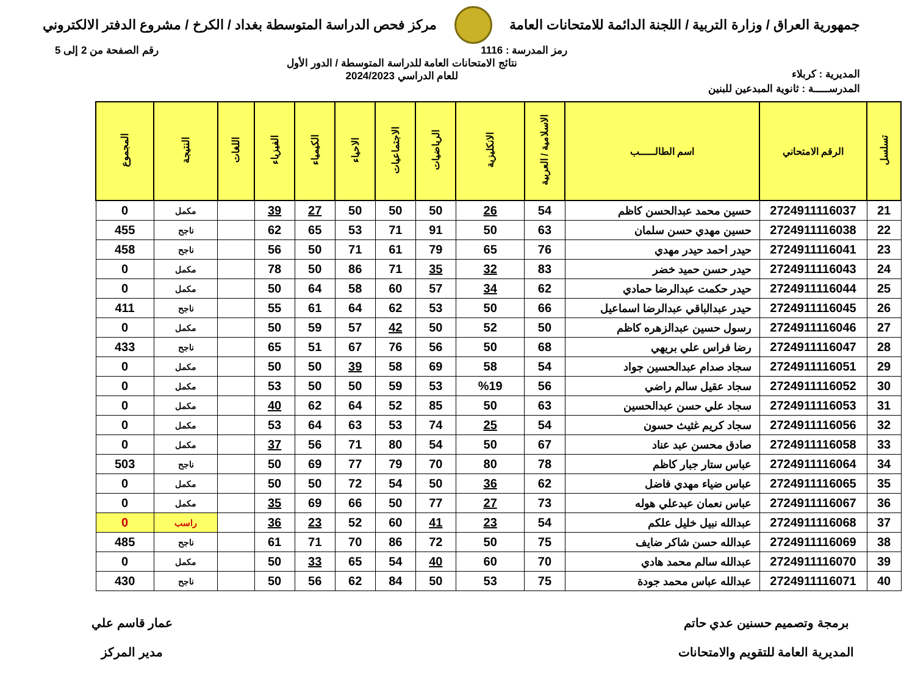جمهورية العراق / وزارة التربية / اللجنة الدائمة للامتحانات العامة
مركز فحص الدراسة المتوسطة بغداد / الكرخ / مشروع الدفتر الالكتروني
رمز المدرسة : 1116 رقم الصفحة من 2 إلى 5
المديرية : كربلاء
نتائج الامتحانات العامة للدراسة المتوسطة / الدور الأول
للعام الدراسي 2024/2023
المدرســـــة : ثانوية المبدعين للبنين
| تسلسل | الرقم الامتحاني | اسم الطالـــــب | الاسلامية / العربية | الانكليزية | الرياضيات | الاجتماعيات | الاحياء | الكيمياء | الفيزياء | اللغات | النتيجة | المجموع |
| --- | --- | --- | --- | --- | --- | --- | --- | --- | --- | --- | --- | --- |
| 21 | 2724911116037 | حسين محمد عبدالحسن كاظم | 54 | 26 | 50 | 50 | 50 | 27 | 39 | | مكمل | 0 |
| 22 | 2724911116038 | حسين مهدي حسن سلمان | 63 | 50 | 91 | 71 | 53 | 65 | 62 | | ناجح | 455 |
| 23 | 2724911116041 | حيدر احمد حيدر مهدي | 76 | 65 | 79 | 61 | 71 | 50 | 56 | | ناجح | 458 |
| 24 | 2724911116043 | حيدر حسن حميد خضر | 83 | 32 | 35 | 71 | 86 | 50 | 78 | | مكمل | 0 |
| 25 | 2724911116044 | حيدر حكمت عبدالرضا حمادي | 62 | 34 | 57 | 60 | 58 | 64 | 50 | | مكمل | 0 |
| 26 | 2724911116045 | حيدر عبدالباقي عبدالرضا اسماعيل | 66 | 50 | 53 | 62 | 64 | 61 | 55 | | ناجح | 411 |
| 27 | 2724911116046 | رسول حسين عبدالزهره كاظم | 50 | 52 | 50 | 42 | 57 | 59 | 50 | | مكمل | 0 |
| 28 | 2724911116047 | رضا فراس علي بريهي | 68 | 50 | 56 | 76 | 67 | 51 | 65 | | ناجح | 433 |
| 29 | 2724911116051 | سجاد صدام عبدالحسين جواد | 54 | 58 | 69 | 58 | 39 | 50 | 50 | | مكمل | 0 |
| 30 | 2724911116052 | سجاد عقيل سالم راضي | 56 | %19 | 53 | 59 | 50 | 50 | 53 | | مكمل | 0 |
| 31 | 2724911116053 | سجاد علي حسن عبدالحسين | 63 | 50 | 85 | 52 | 64 | 62 | 40 | | مكمل | 0 |
| 32 | 2724911116056 | سجاد كريم غثيث حسون | 54 | 25 | 74 | 53 | 63 | 64 | 53 | | مكمل | 0 |
| 33 | 2724911116058 | صادق محسن عبد عناد | 67 | 50 | 54 | 80 | 71 | 56 | 37 | | مكمل | 0 |
| 34 | 2724911116064 | عباس ستار جبار كاظم | 78 | 80 | 70 | 79 | 77 | 69 | 50 | | ناجح | 503 |
| 35 | 2724911116065 | عباس ضياء مهدي فاضل | 62 | 36 | 50 | 54 | 72 | 50 | 50 | | مكمل | 0 |
| 36 | 2724911116067 | عباس نعمان عبدعلي هوله | 73 | 27 | 77 | 50 | 66 | 69 | 35 | | مكمل | 0 |
| 37 | 2724911116068 | عبدالله نبيل خليل علكم | 54 | 23 | 41 | 60 | 52 | 23 | 36 | | راسب | 0 |
| 38 | 2724911116069 | عبدالله حسن شاكر ضايف | 75 | 50 | 72 | 86 | 70 | 71 | 61 | | ناجح | 485 |
| 39 | 2724911116070 | عبدالله سالم محمد هادي | 70 | 60 | 40 | 54 | 65 | 33 | 50 | | مكمل | 0 |
| 40 | 2724911116071 | عبدالله عباس محمد جودة | 75 | 53 | 50 | 84 | 62 | 56 | 50 | | ناجح | 430 |
برمجة وتصميم حسنين عدي حاتم
المديرية العامة للتقويم والامتحانات
عمار قاسم علي
مدير المركز